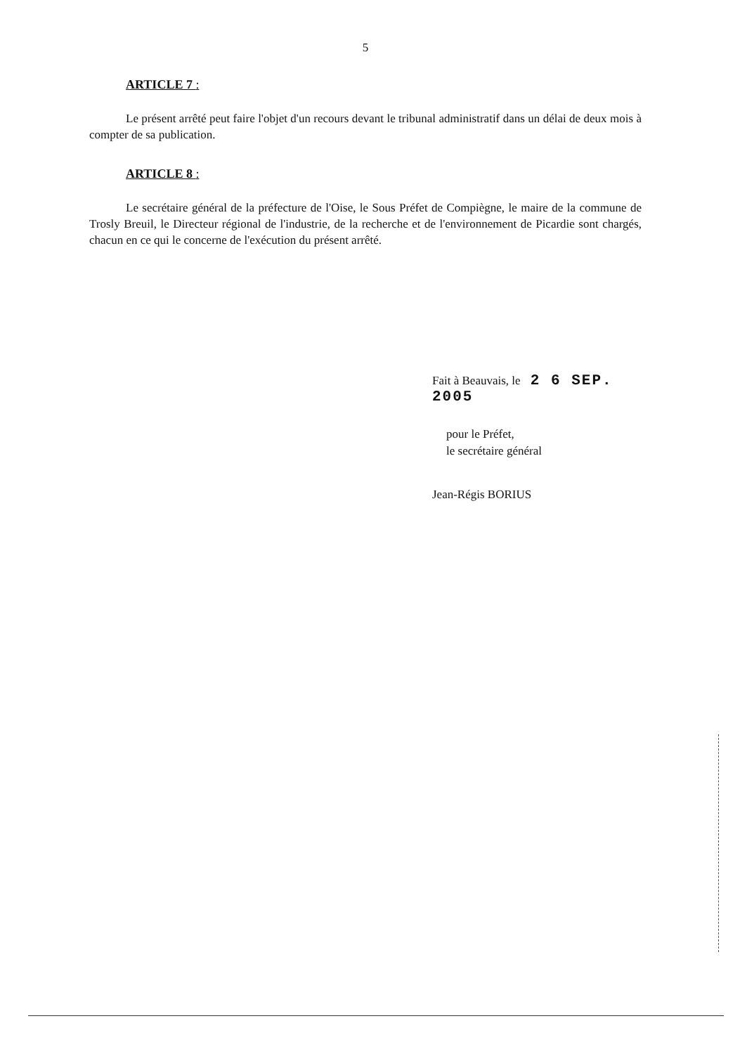5
ARTICLE 7 :
Le présent arrêté peut faire l'objet d'un recours devant le tribunal administratif dans un délai de deux mois à compter de sa publication.
ARTICLE 8 :
Le secrétaire général de la préfecture de l'Oise, le Sous Préfet de Compiègne, le maire de la commune de Trosly Breuil, le Directeur régional de l'industrie, de la recherche et de l'environnement de Picardie sont chargés, chacun en ce qui le concerne de l'exécution du présent arrêté.
Fait à Beauvais, le 2 6 SEP. 2005
pour le Préfet,
le secrétaire général
Jean-Régis BORIUS